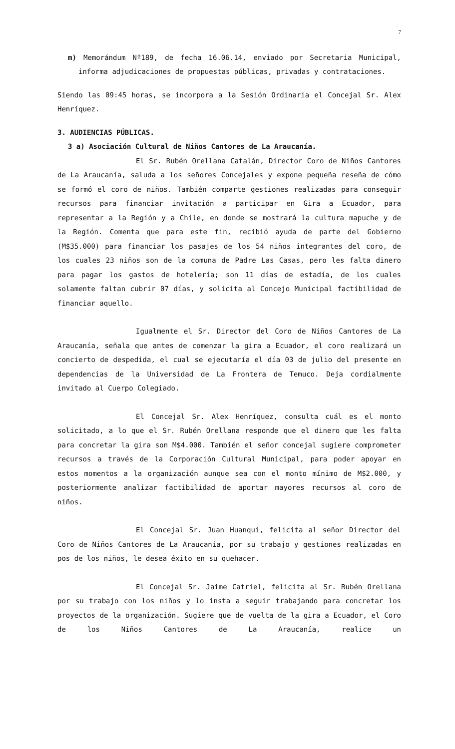7
m) Memorándum Nº189, de fecha 16.06.14, enviado por Secretaria Municipal, informa adjudicaciones de propuestas públicas, privadas y contrataciones.
Siendo las 09:45 horas, se incorpora a la Sesión Ordinaria el Concejal Sr. Alex Henríquez.
3. AUDIENCIAS PÚBLICAS.
3 a) Asociación Cultural de Niños Cantores de La Araucanía.
El Sr. Rubén Orellana Catalán, Director Coro de Niños Cantores de La Araucanía, saluda a los señores Concejales y expone pequeña reseña de cómo se formó el coro de niños. También comparte gestiones realizadas para conseguir recursos para financiar invitación a participar en Gira a Ecuador, para representar a la Región y a Chile, en donde se mostrará la cultura mapuche y de la Región. Comenta que para este fin, recibió ayuda de parte del Gobierno (M$35.000) para financiar los pasajes de los 54 niños integrantes del coro, de los cuales 23 niños son de la comuna de Padre Las Casas, pero les falta dinero para pagar los gastos de hotelería; son 11 días de estadía, de los cuales solamente faltan cubrir 07 días, y solicita al Concejo Municipal factibilidad de financiar aquello.
Igualmente el Sr. Director del Coro de Niños Cantores de La Araucanía, señala que antes de comenzar la gira a Ecuador, el coro realizará un concierto de despedida, el cual se ejecutaría el día 03 de julio del presente en dependencias de la Universidad de La Frontera de Temuco. Deja cordialmente invitado al Cuerpo Colegiado.
El Concejal Sr. Alex Henríquez, consulta cuál es el monto solicitado, a lo que el Sr. Rubén Orellana responde que el dinero que les falta para concretar la gira son M$4.000. También el señor concejal sugiere comprometer recursos a través de la Corporación Cultural Municipal, para poder apoyar en estos momentos a la organización aunque sea con el monto mínimo de M$2.000, y posteriormente analizar factibilidad de aportar mayores recursos al coro de niños.
El Concejal Sr. Juan Huanqui, felicita al señor Director del Coro de Niños Cantores de La Araucanía, por su trabajo y gestiones realizadas en pos de los niños, le desea éxito en su quehacer.
El Concejal Sr. Jaime Catriel, felicita al Sr. Rubén Orellana por su trabajo con los niños y lo insta a seguir trabajando para concretar los proyectos de la organización. Sugiere que de vuelta de la gira a Ecuador, el Coro de los Niños Cantores de La Araucanía, realice un